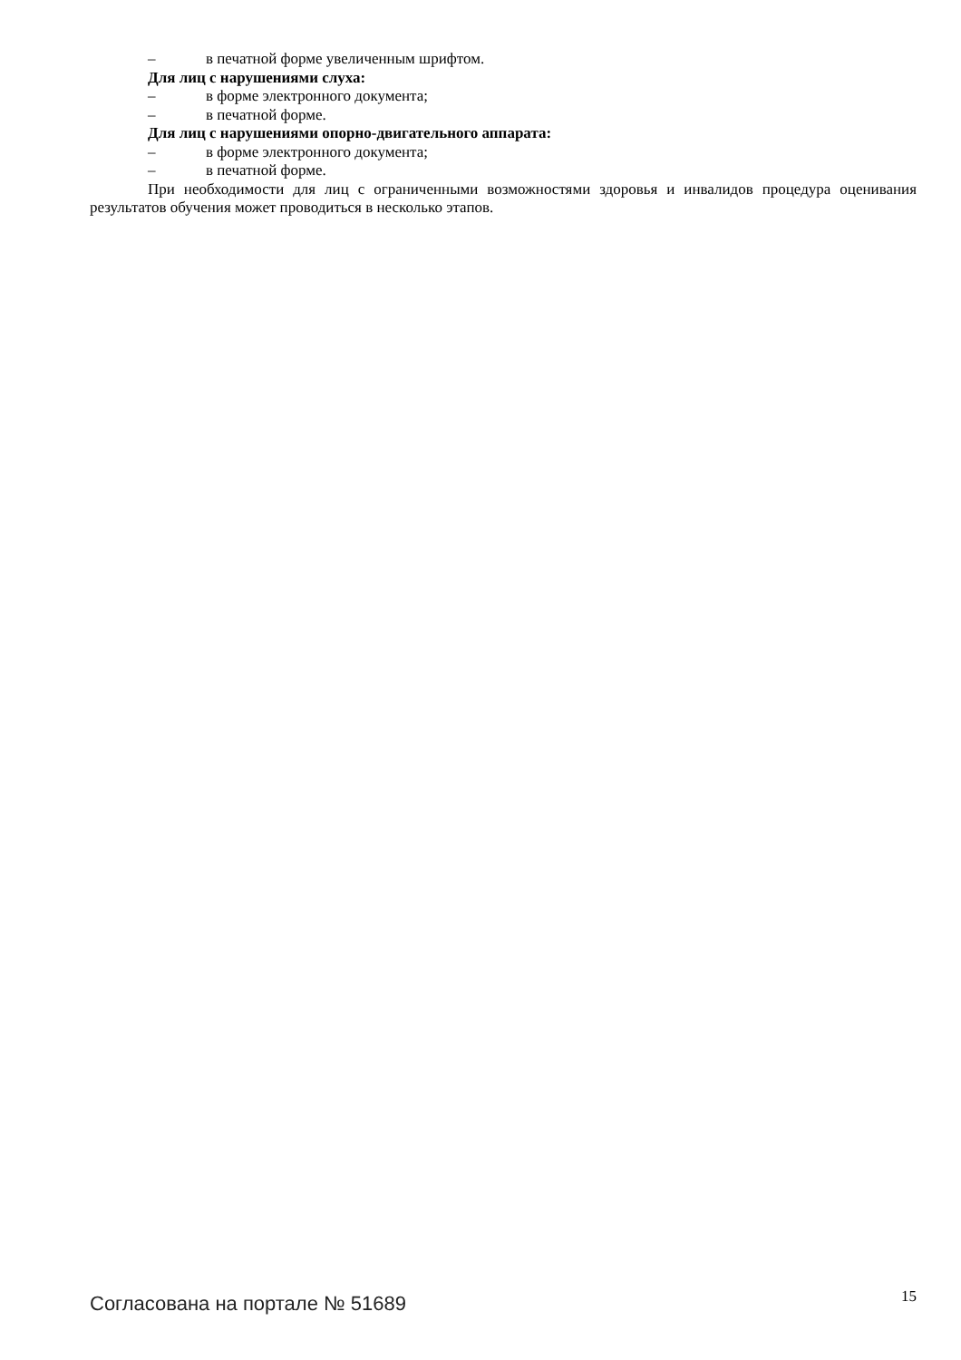– в печатной форме увеличенным шрифтом.
Для лиц с нарушениями слуха:
– в форме электронного документа;
– в печатной форме.
Для лиц с нарушениями опорно-двигательного аппарата:
– в форме электронного документа;
– в печатной форме.
При необходимости для лиц с ограниченными возможностями здоровья и инвалидов процедура оценивания результатов обучения может проводиться в несколько этапов.
Согласована на портале № 51689 15